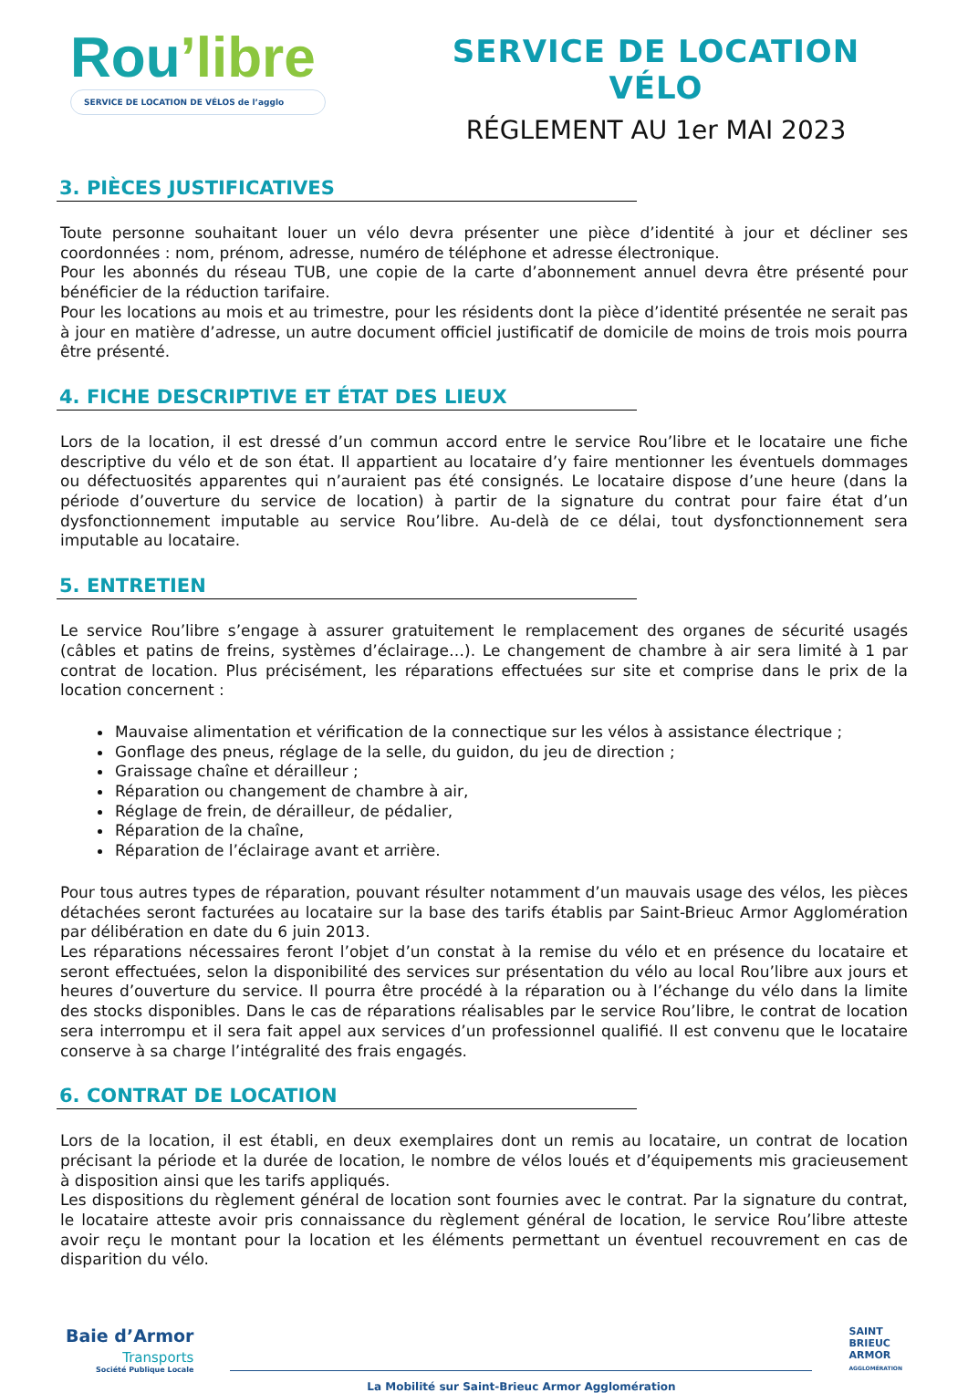Rou’libre
SERVICE DE LOCATION DE VÉLOS de l’agglo
SERVICE DE LOCATION VÉLO
RÉGLEMENT AU 1er MAI 2023
3. PIÈCES JUSTIFICATIVES
Toute personne souhaitant louer un vélo devra présenter une pièce d’identité à jour et décliner ses coordonnées : nom, prénom, adresse, numéro de téléphone et adresse électronique.
Pour les abonnés du réseau TUB, une copie de la carte d’abonnement annuel devra être présenté pour bénéficier de la réduction tarifaire.
Pour les locations au mois et au trimestre, pour les résidents dont la pièce d’identité présentée ne serait pas à jour en matière d’adresse, un autre document officiel justificatif de domicile de moins de trois mois pourra être présenté.
4. FICHE DESCRIPTIVE ET ÉTAT DES LIEUX
Lors de la location, il est dressé d’un commun accord entre le service Rou’libre et le locataire une fiche descriptive du vélo et de son état. Il appartient au locataire d’y faire mentionner les éventuels dommages ou défectuosités apparentes qui n’auraient pas été consignés. Le locataire dispose d’une heure (dans la période d’ouverture du service de location) à partir de la signature du contrat pour faire état d’un dysfonctionnement imputable au service Rou’libre. Au-delà de ce délai, tout dysfonctionnement sera imputable au locataire.
5. ENTRETIEN
Le service Rou’libre s’engage à assurer gratuitement le remplacement des organes de sécurité usagés (câbles et patins de freins, systèmes d’éclairage…). Le changement de chambre à air sera limité à 1 par contrat de location. Plus précisément, les réparations effectuées sur site et comprise dans le prix de la location concernent :
Mauvaise alimentation et vérification de la connectique sur les vélos à assistance électrique ;
Gonflage des pneus, réglage de la selle, du guidon, du jeu de direction ;
Graissage chaîne et dérailleur ;
Réparation ou changement de chambre à air,
Réglage de frein, de dérailleur, de pédalier,
Réparation de la chaîne,
Réparation de l’éclairage avant et arrière.
Pour tous autres types de réparation, pouvant résulter notamment d’un mauvais usage des vélos, les pièces détachées seront facturées au locataire sur la base des tarifs établis par Saint-Brieuc Armor Agglomération par délibération en date du 6 juin 2013.
Les réparations nécessaires feront l’objet d’un constat à la remise du vélo et en présence du locataire et seront effectuées, selon la disponibilité des services sur présentation du vélo au local Rou’libre aux jours et heures d’ouverture du service. Il pourra être procédé à la réparation ou à l’échange du vélo dans la limite des stocks disponibles. Dans le cas de réparations réalisables par le service Rou’libre, le contrat de location sera interrompu et il sera fait appel aux services d’un professionnel qualifié. Il est convenu que le locataire conserve à sa charge l’intégralité des frais engagés.
6. CONTRAT DE LOCATION
Lors de la location, il est établi, en deux exemplaires dont un remis au locataire, un contrat de location précisant la période et la durée de location, le nombre de vélos loués et d’équipements mis gracieusement à disposition ainsi que les tarifs appliqués.
Les dispositions du règlement général de location sont fournies avec le contrat. Par la signature du contrat, le locataire atteste avoir pris connaissance du règlement général de location, le service Rou’libre atteste avoir reçu le montant pour la location et les éléments permettant un éventuel recouvrement en cas de disparition du vélo.
Baie d’Armor
Transports
Société Publique Locale
La Mobilité sur Saint-Brieuc Armor Agglomération
SAINT
BRIEUC
ARMOR
AGGLOMÉRATION